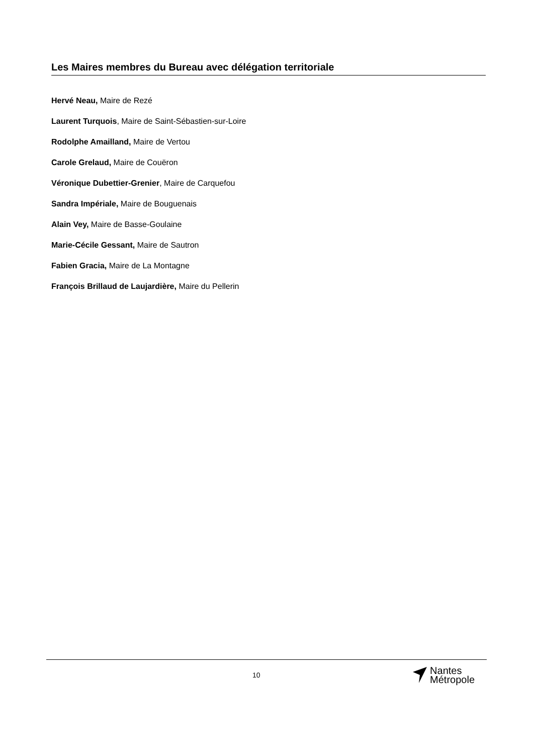Les Maires membres du Bureau avec délégation territoriale
Hervé Neau, Maire de Rezé
Laurent Turquois, Maire de Saint-Sébastien-sur-Loire
Rodolphe Amailland, Maire de Vertou
Carole Grelaud, Maire de Couëron
Véronique Dubettier-Grenier, Maire de Carquefou
Sandra Impériale, Maire de Bouguenais
Alain Vey, Maire de Basse-Goulaine
Marie-Cécile Gessant, Maire de Sautron
Fabien Gracia, Maire de La Montagne
François Brillaud de Laujardière, Maire du Pellerin
10
Nantes
Métropole